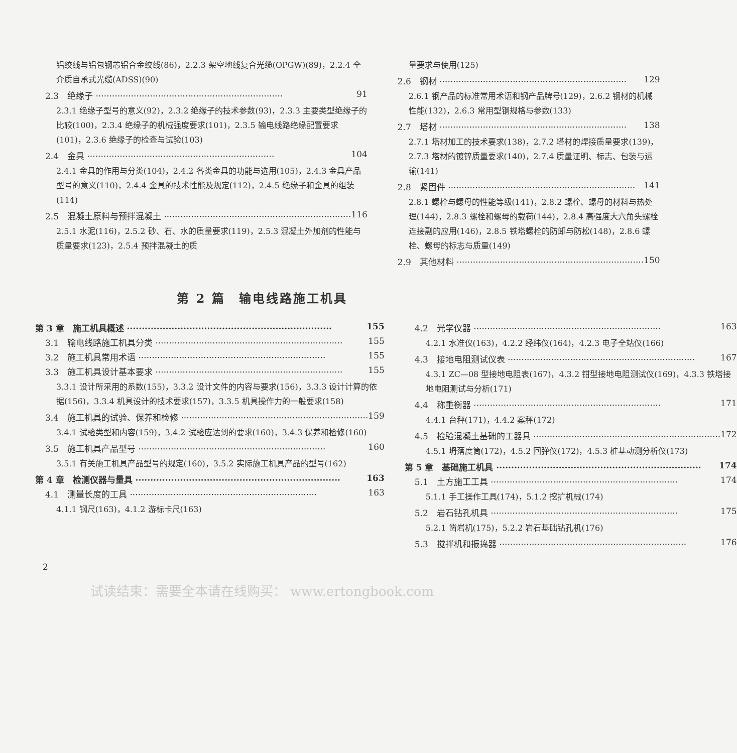铝绞线与铝包钢芯铝合金绞线(86)，2.2.3 架空地线复合光缆(OPGW)(89)，2.2.4 全介质自承式光缆(ADSS)(90)
2.3　绝缘子 91
2.3.1 绝缘子型号的意义(92)，2.3.2 绝缘子的技术参数(93)，2.3.3 主要类型绝缘子的比较(100)，2.3.4 绝缘子的机械强度要求(101)，2.3.5 输电线路绝缘配置要求(101)，2.3.6 绝缘子的检查与试验(103)
2.4　金具 104
2.4.1 金具的作用与分类(104)，2.4.2 各类金具的功能与选用(105)，2.4.3 金具产品型号的意义(110)，2.4.4 金具的技术性能及规定(112)，2.4.5 绝缘子和金具的组装(114)
2.5　混凝土原料与预拌混凝土 116
2.5.1 水泥(116)，2.5.2 砂、石、水的质量要求(119)，2.5.3 混凝土外加剂的性能与质量要求(123)，2.5.4 预拌混凝土的质
量要求与使用(125)
2.6　钢材 129
2.6.1 钢产品的标准常用术语和钢产品牌号(129)，2.6.2 钢材的机械性能(132)，2.6.3 常用型钢规格与参数(133)
2.7　塔材 138
2.7.1 塔材加工的技术要求(138)，2.7.2 塔材的焊接质量要求(139)，2.7.3 塔材的镀锌质量要求(140)，2.7.4 质量证明、标志、包装与运输(141)
2.8　紧固件 141
2.8.1 螺栓与螺母的性能等级(141)，2.8.2 螺栓、螺母的材料与热处理(144)，2.8.3 螺栓和螺母的载荷(144)，2.8.4 高强度大六角头螺栓连接副的应用(146)，2.8.5 铁塔螺栓的防卸与防松(148)，2.8.6 螺栓、螺母的标志与质量(149)
2.9　其他材料 150
第 2 篇　输电线路施工机具
第 3 章　施工机具概述 155
3.1　输电线路施工机具分类 155
3.2　施工机具常用术语 155
3.3　施工机具设计基本要求 155
3.3.1 设计所采用的系数(155)，3.3.2 设计文件的内容与要求(156)，3.3.3 设计计算的依据(156)，3.3.4 机具设计的技术要求(157)，3.3.5 机具操作力的一般要求(158)
3.4　施工机具的试验、保养和检修 159
3.4.1 试验类型和内容(159)，3.4.2 试验应达到的要求(160)，3.4.3 保养和检修(160)
3.5　施工机具产品型号 160
3.5.1 有关施工机具产品型号的规定(160)，3.5.2 实际施工机具产品的型号(162)
第 4 章　检测仪器与量具 163
4.1　测量长度的工具 163
4.1.1 钢尺(163)，4.1.2 游标卡尺(163)
4.2　光学仪器 163
4.2.1 水准仪(163)，4.2.2 经纬仪(164)，4.2.3 电子全站仪(166)
4.3　接地电阻测试仪表 167
4.3.1 ZC—08 型接地电阻表(167)，4.3.2 钳型接地电阻测试仪(169)，4.3.3 铁塔接地电阻测试与分析(171)
4.4　称重衡器 171
4.4.1 台秤(171)，4.4.2 案秤(172)
4.5　检验混凝土基础的工器具 172
4.5.1 坍落度筒(172)，4.5.2 回弹仪(172)，4.5.3 桩基动测分析仪(173)
第 5 章　基础施工机具 174
5.1　土方施工工具 174
5.1.1 手工操作工具(174)，5.1.2 挖扩机械(174)
5.2　岩石钻孔机具 175
5.2.1 凿岩机(175)，5.2.2 岩石基础钻孔机(176)
5.3　搅拌机和振捣器 176
2
试读结束：需要全本请在线购买： www.ertongbook.com